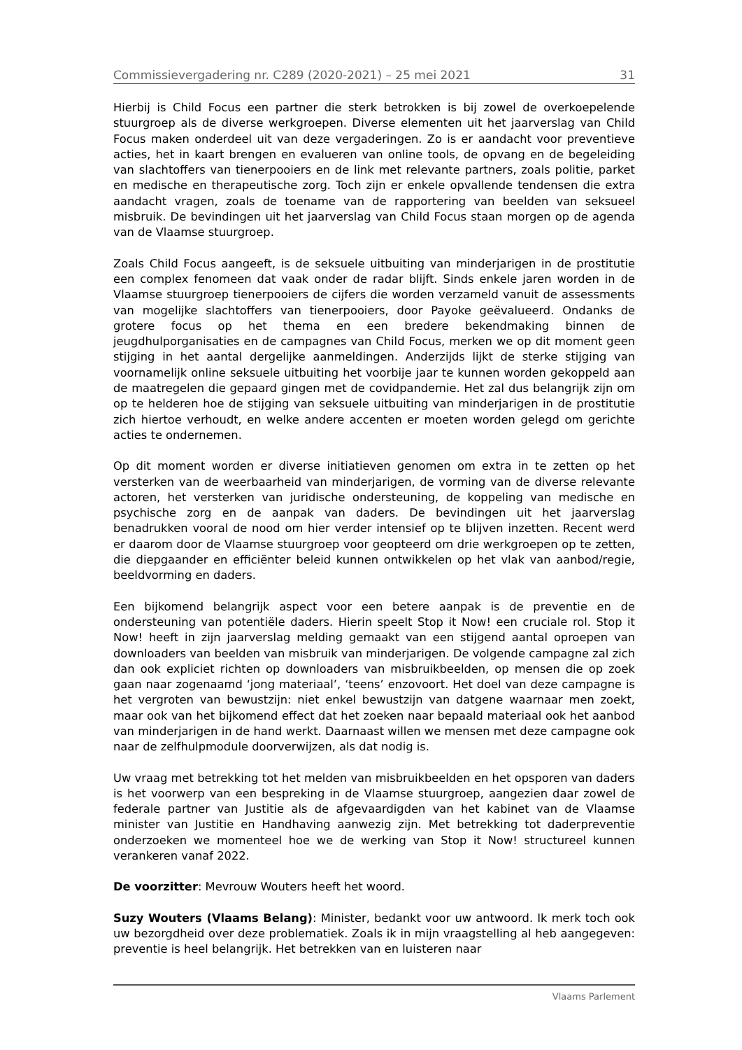Commissievergadering nr. C289 (2020-2021) – 25 mei 2021 31
Hierbij is Child Focus een partner die sterk betrokken is bij zowel de overkoepelende stuurgroep als de diverse werkgroepen. Diverse elementen uit het jaarverslag van Child Focus maken onderdeel uit van deze vergaderingen. Zo is er aandacht voor preventieve acties, het in kaart brengen en evalueren van online tools, de opvang en de begeleiding van slachtoffers van tienerpooiers en de link met relevante partners, zoals politie, parket en medische en therapeutische zorg. Toch zijn er enkele opvallende tendensen die extra aandacht vragen, zoals de toename van de rapportering van beelden van seksueel misbruik. De bevindingen uit het jaarverslag van Child Focus staan morgen op de agenda van de Vlaamse stuurgroep.
Zoals Child Focus aangeeft, is de seksuele uitbuiting van minderjarigen in de prostitutie een complex fenomeen dat vaak onder de radar blijft. Sinds enkele jaren worden in de Vlaamse stuurgroep tienerpooiers de cijfers die worden verzameld vanuit de assessments van mogelijke slachtoffers van tienerpooiers, door Payoke geëvalueerd. Ondanks de grotere focus op het thema en een bredere bekendmaking binnen de jeugdhulporganisaties en de campagnes van Child Focus, merken we op dit moment geen stijging in het aantal dergelijke aanmeldingen. Anderzijds lijkt de sterke stijging van voornamelijk online seksuele uitbuiting het voorbije jaar te kunnen worden gekoppeld aan de maatregelen die gepaard gingen met de covidpandemie. Het zal dus belangrijk zijn om op te helderen hoe de stijging van seksuele uitbuiting van minderjarigen in de prostitutie zich hiertoe verhoudt, en welke andere accenten er moeten worden gelegd om gerichte acties te ondernemen.
Op dit moment worden er diverse initiatieven genomen om extra in te zetten op het versterken van de weerbaarheid van minderjarigen, de vorming van de diverse relevante actoren, het versterken van juridische ondersteuning, de koppeling van medische en psychische zorg en de aanpak van daders. De bevindingen uit het jaarverslag benadrukken vooral de nood om hier verder intensief op te blijven inzetten. Recent werd er daarom door de Vlaamse stuurgroep voor geopteerd om drie werkgroepen op te zetten, die diepgaander en efficiënter beleid kunnen ontwikkelen op het vlak van aanbod/regie, beeldvorming en daders.
Een bijkomend belangrijk aspect voor een betere aanpak is de preventie en de ondersteuning van potentiële daders. Hierin speelt Stop it Now! een cruciale rol. Stop it Now! heeft in zijn jaarverslag melding gemaakt van een stijgend aantal oproepen van downloaders van beelden van misbruik van minderjarigen. De volgende campagne zal zich dan ook expliciet richten op downloaders van misbruikbeelden, op mensen die op zoek gaan naar zogenaamd ‘jong materiaal’, ‘teens’ enzovoort. Het doel van deze campagne is het vergroten van bewustzijn: niet enkel bewustzijn van datgene waarnaar men zoekt, maar ook van het bijkomend effect dat het zoeken naar bepaald materiaal ook het aanbod van minderjarigen in de hand werkt. Daarnaast willen we mensen met deze campagne ook naar de zelfhulpmodule doorverwijzen, als dat nodig is.
Uw vraag met betrekking tot het melden van misbruikbeelden en het opsporen van daders is het voorwerp van een bespreking in de Vlaamse stuurgroep, aangezien daar zowel de federale partner van Justitie als de afgevaardigden van het kabinet van de Vlaamse minister van Justitie en Handhaving aanwezig zijn. Met betrekking tot daderpreventie onderzoeken we momenteel hoe we de werking van Stop it Now! structureel kunnen verankeren vanaf 2022.
De voorzitter: Mevrouw Wouters heeft het woord.
Suzy Wouters (Vlaams Belang): Minister, bedankt voor uw antwoord. Ik merk toch ook uw bezorgdheid over deze problematiek. Zoals ik in mijn vraagstelling al heb aangegeven: preventie is heel belangrijk. Het betrekken van en luisteren naar
Vlaams Parlement